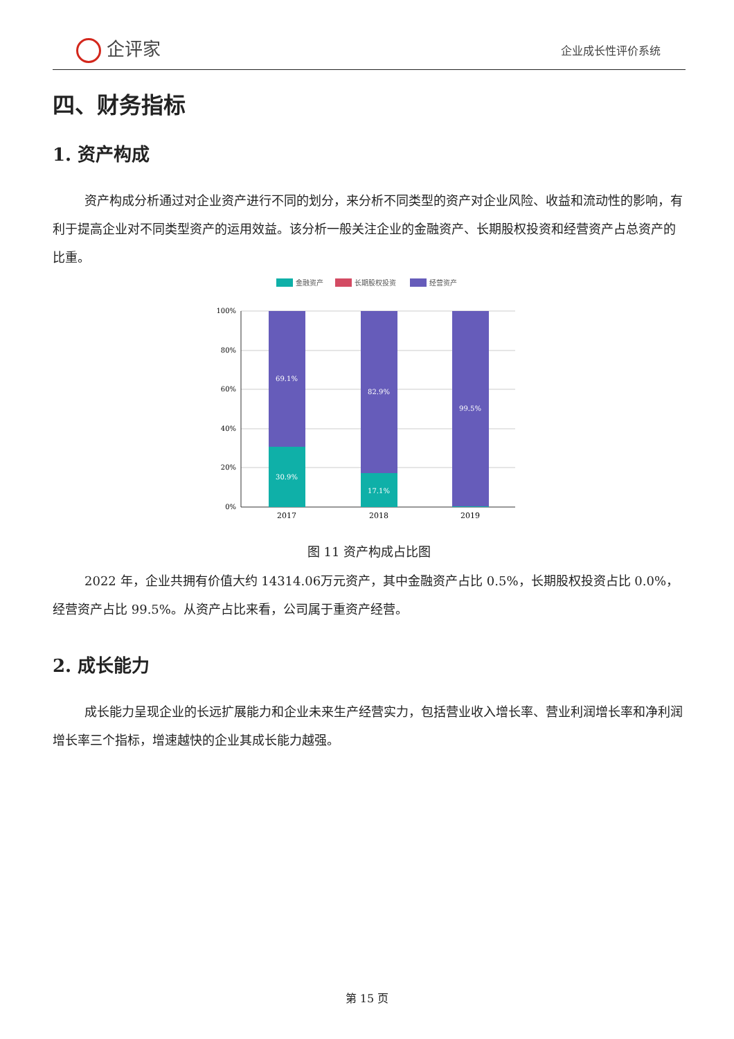企评家 企业成长性评价系统
四、财务指标
1. 资产构成
资产构成分析通过对企业资产进行不同的划分，来分析不同类型的资产对企业风险、收益和流动性的影响，有利于提高企业对不同类型资产的运用效益。该分析一般关注企业的金融资产、长期股权投资和经营资产占总资产的比重。
金融资产
长期股权投资
经营资产
100%
80%
60%
40%
20%
0%
69.1%
30.9%
82.9%
17.1%
99.5%
2017
2018
2019
图 11 资产构成占比图
2022 年，企业共拥有价值大约 14314.06万元资产，其中金融资产占比 0.5%，长期股权投资占比 0.0%，经营资产占比 99.5%。从资产占比来看，公司属于重资产经营。
2. 成长能力
成长能力呈现企业的长远扩展能力和企业未来生产经营实力，包括营业收入增长率、营业利润增长率和净利润增长率三个指标，增速越快的企业其成长能力越强。
第 15 页